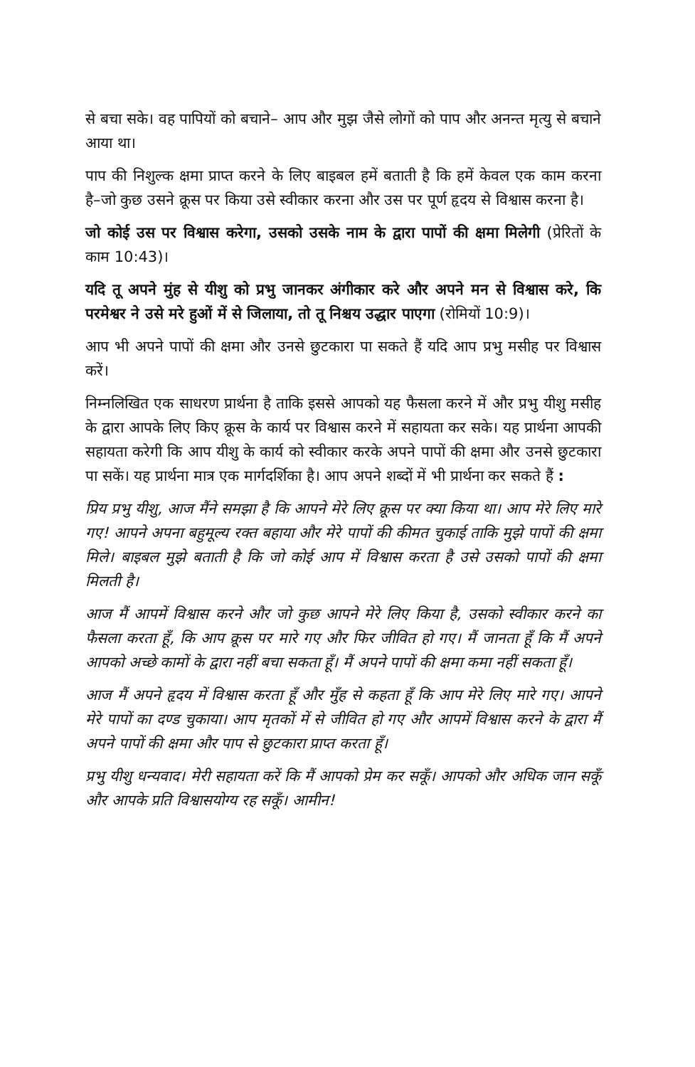से बचा सके। वह पापियों को बचाने– आप और मुझ जैसे लोगों को पाप और अनन्त मृत्यु से बचाने आया था।
पाप की निशुल्क क्षमा प्राप्त करने के लिए बाइबल हमें बताती है कि हमें केवल एक काम करना है–जो कुछ उसने क्रूस पर किया उसे स्वीकार करना और उस पर पूर्ण हृदय से विश्वास करना है।
जो कोई उस पर विश्वास करेगा, उसको उसके नाम के द्वारा पापों की क्षमा मिलेगी (प्रेरितों के काम 10:43)।
यदि तू अपने मुंह से यीशु को प्रभु जानकर अंगीकार करे और अपने मन से विश्वास करे, कि परमेश्वर ने उसे मरे हुओं में से जिलाया, तो तू निश्चय उद्धार पाएगा (रोमियों 10:9)।
आप भी अपने पापों की क्षमा और उनसे छुटकारा पा सकते हैं यदि आप प्रभु मसीह पर विश्वास करें।
निम्नलिखित एक साधरण प्रार्थना है ताकि इससे आपको यह फैसला करने में और प्रभु यीशु मसीह के द्वारा आपके लिए किए क्रूस के कार्य पर विश्वास करने में सहायता कर सके। यह प्रार्थना आपकी सहायता करेगी कि आप यीशु के कार्य को स्वीकार करके अपने पापों की क्षमा और उनसे छुटकारा पा सकें। यह प्रार्थना मात्र एक मार्गदर्शिका है। आप अपने शब्दों में भी प्रार्थना कर सकते हैं :
प्रिय प्रभु यीशु, आज मैंने समझा है कि आपने मेरे लिए क्रूस पर क्या किया था। आप मेरे लिए मारे गए! आपने अपना बहुमूल्य रक्त बहाया और मेरे पापों की कीमत चुकाई ताकि मुझे पापों की क्षमा मिले। बाइबल मुझे बताती है कि जो कोई आप में विश्वास करता है उसे उसको पापों की क्षमा मिलती है।
आज मैं आपमें विश्वास करने और जो कुछ आपने मेरे लिए किया है, उसको स्वीकार करने का फैसला करता हूँ, कि आप क्रूस पर मारे गए और फिर जीवित हो गए। मैं जानता हूँ कि मैं अपने आपको अच्छे कामों के द्वारा नहीं बचा सकता हूँ। मैं अपने पापों की क्षमा कमा नहीं सकता हूँ।
आज मैं अपने हृदय में विश्वास करता हूँ और मुँह से कहता हूँ कि आप मेरे लिए मारे गए। आपने मेरे पापों का दण्ड चुकाया। आप मृतकों में से जीवित हो गए और आपमें विश्वास करने के द्वारा मैं अपने पापों की क्षमा और पाप से छुटकारा प्राप्त करता हूँ।
प्रभु यीशु धन्यवाद। मेरी सहायता करें कि मैं आपको प्रेम कर सकूँ। आपको और अधिक जान सकूँ और आपके प्रति विश्वासयोग्य रह सकूँ। आमीन!